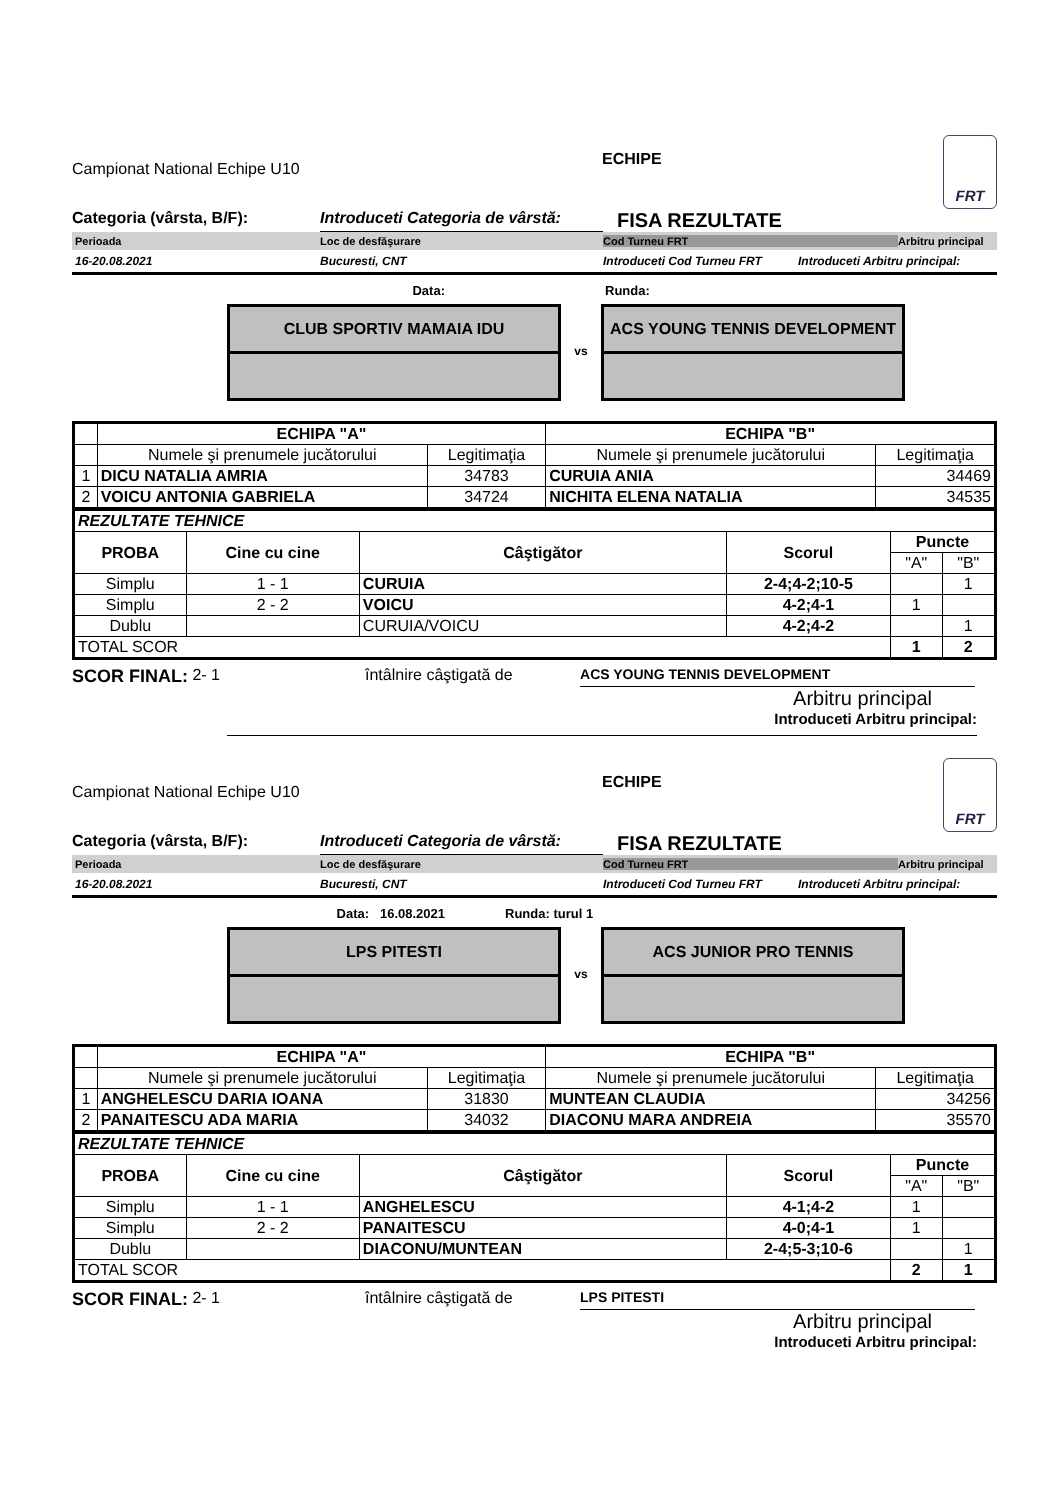Campionat National Echipe U10
ECHIPE
FRT
Categoria (vârsta, B/F): Introduceti Categoria de vârstă: FISA REZULTATE
Perioada Loc de desfăşurare Cod Turneu FRT Arbitru principal
16-20.08.2021 Bucuresti, CNT Introduceti Cod Turneu FRT Introduceti Arbitru principal:
Data: Runda:
CLUB SPORTIV MAMAIA IDU
vs
ACS YOUNG TENNIS DEVELOPMENT
| | ECHIPA "A" | | ECHIPA "B" | |
| | Numele şi prenumele jucătorului | Legitimaţia | Numele şi prenumele jucătorului | Legitimaţia |
| 1 | DICU NATALIA AMRIA | 34783 | CURUIA ANIA | 34469 |
| 2 | VOICU ANTONIA GABRIELA | 34724 | NICHITA ELENA NATALIA | 34535 |
| REZULTATE TEHNICE | | | | | |
| PROBA | Cine cu cine | Câştigător | Scorul | Puncte | |
| | | | | "A" | "B" |
| Simplu | 1 - 1 | CURUIA | 2-4;4-2;10-5 | | 1 |
| Simplu | 2 - 2 | VOICU | 4-2;4-1 | 1 | |
| Dublu | | CURUIA/VOICU | 4-2;4-2 | | 1 |
| TOTAL SCOR | | | | 1 | 2 |
SCOR FINAL: 2- 1 întâlnire câştigată de ACS YOUNG TENNIS DEVELOPMENT
Arbitru principal
Introduceti Arbitru principal:
Campionat National Echipe U10
ECHIPE
FRT
Categoria (vârsta, B/F): Introduceti Categoria de vârstă: FISA REZULTATE
Perioada Loc de desfăşurare Cod Turneu FRT Arbitru principal
16-20.08.2021 Bucuresti, CNT Introduceti Cod Turneu FRT Introduceti Arbitru principal:
Data: 16.08.2021 Runda: turul 1
LPS PITESTI
vs
ACS JUNIOR PRO TENNIS
| | ECHIPA "A" | | ECHIPA "B" | |
| | Numele şi prenumele jucătorului | Legitimaţia | Numele şi prenumele jucătorului | Legitimaţia |
| 1 | ANGHELESCU DARIA IOANA | 31830 | MUNTEAN CLAUDIA | 34256 |
| 2 | PANAITESCU ADA MARIA | 34032 | DIACONU MARA ANDREIA | 35570 |
| REZULTATE TEHNICE | | | | | |
| PROBA | Cine cu cine | Câştigător | Scorul | Puncte | |
| | | | | "A" | "B" |
| Simplu | 1 - 1 | ANGHELESCU | 4-1;4-2 | 1 | |
| Simplu | 2 - 2 | PANAITESCU | 4-0;4-1 | 1 | |
| Dublu | | DIACONU/MUNTEAN | 2-4;5-3;10-6 | | 1 |
| TOTAL SCOR | | | | 2 | 1 |
SCOR FINAL: 2- 1 întâlnire câştigată de LPS PITESTI
Arbitru principal
Introduceti Arbitru principal: